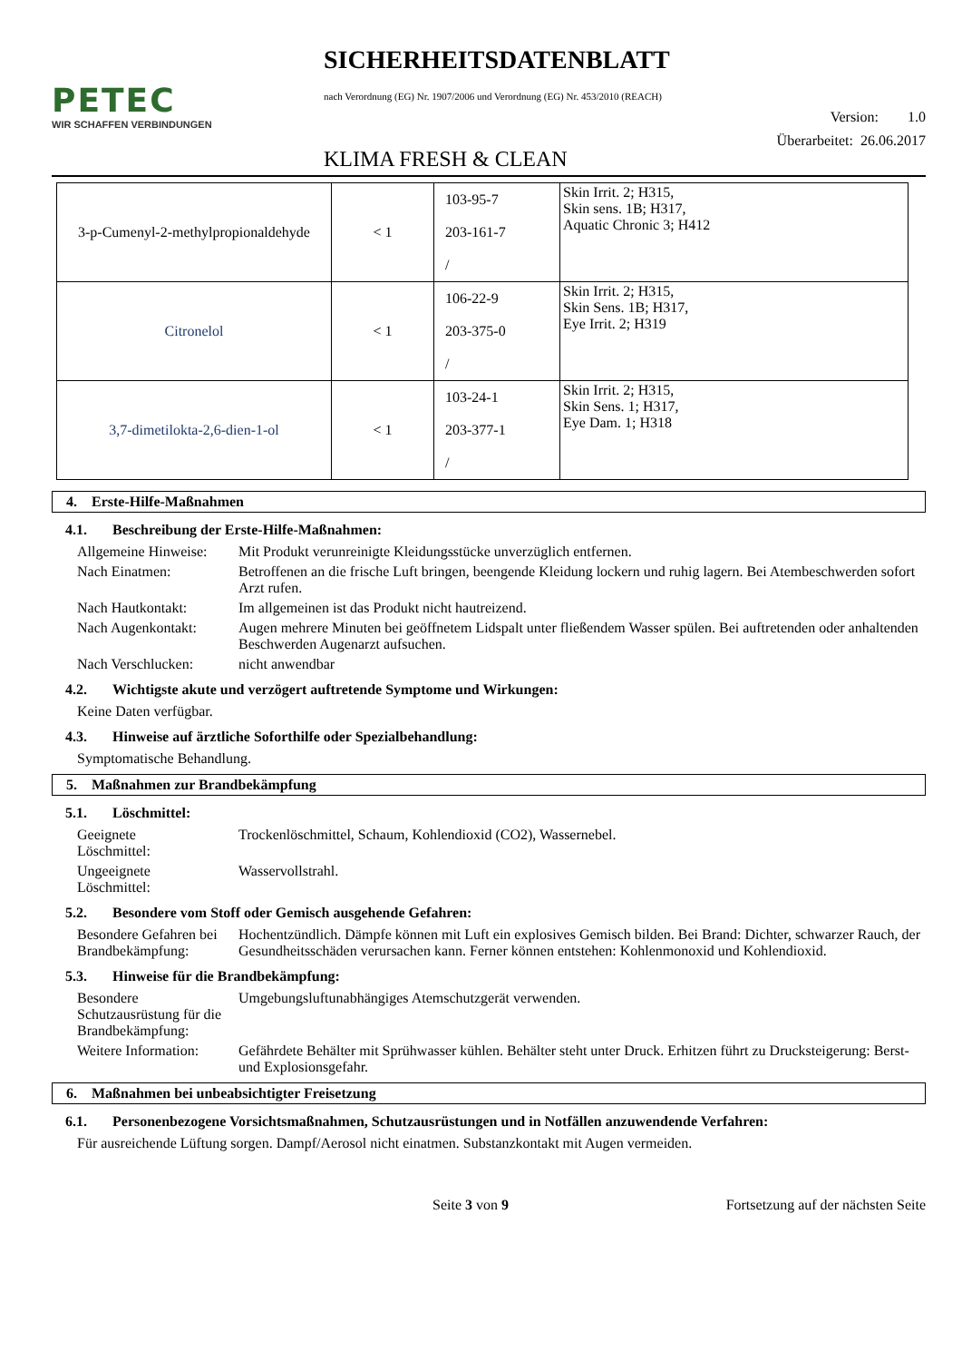PETEC
WIR SCHAFFEN VERBINDUNGEN
SICHERHEITSDATENBLATT
nach Verordnung (EG) Nr. 1907/2006 und Verordnung (EG) Nr. 453/2010 (REACH)
Version: 1.0
KLIMA FRESH & CLEAN Überarbeitet: 26.06.2017
| 3-p-Cumenyl-2-methylpropionaldehyde | < 1 | 103-95-7 203-161-7 / | Skin Irrit. 2; H315, Skin sens. 1B; H317, Aquatic Chronic 3; H412 |
| Citronelol | < 1 | 106-22-9 203-375-0 / | Skin Irrit. 2; H315, Skin Sens. 1B; H317, Eye Irrit. 2; H319 |
| 3,7-dimetilokta-2,6-dien-1-ol | < 1 | 103-24-1 203-377-1 / | Skin Irrit. 2; H315, Skin Sens. 1; H317, Eye Dam. 1; H318 |
4. Erste-Hilfe-Maßnahmen
4.1. Beschreibung der Erste-Hilfe-Maßnahmen:
Allgemeine Hinweise:
Mit Produkt verunreinigte Kleidungsstücke unverzüglich entfernen.
Nach Einatmen: Betroffenen an die frische Luft bringen, beengende Kleidung lockern und ruhig lagern. Bei Atembeschwerden sofort Arzt rufen.
Nach Hautkontakt: Im allgemeinen ist das Produkt nicht hautreizend.
Nach Augenkontakt: Augen mehrere Minuten bei geöffnetem Lidspalt unter fließendem Wasser spülen. Bei auftretenden oder anhaltenden Beschwerden Augenarzt aufsuchen.
Nach Verschlucken: nicht anwendbar
4.2. Wichtigste akute und verzögert auftretende Symptome und Wirkungen:
Keine Daten verfügbar.
4.3. Hinweise auf ärztliche Soforthilfe oder Spezialbehandlung:
Symptomatische Behandlung.
5. Maßnahmen zur Brandbekämpfung
5.1. Löschmittel:
Geeignete
Löschmittel:
Trockenlöschmittel, Schaum, Kohlendioxid (CO2), Wassernebel.
Ungeeignete
Löschmittel:
Wasservollstrahl.
5.2. Besondere vom Stoff oder Gemisch ausgehende Gefahren:
Besondere Gefahren bei Brandbekämpfung:
Hochentzündlich. Dämpfe können mit Luft ein explosives Gemisch bilden. Bei Brand: Dichter, schwarzer Rauch, der Gesundheitsschäden verursachen kann. Ferner können entstehen: Kohlenmonoxid und Kohlendioxid.
5.3. Hinweise für die Brandbekämpfung:
Besondere Schutzausrüstung für die Brandbekämpfung:
Umgebungsluftunabhängiges Atemschutzgerät verwenden.
Weitere Information:
Gefährdete Behälter mit Sprühwasser kühlen. Behälter steht unter Druck. Erhitzen führt zu Drucksteigerung: Berst- und Explosionsgefahr.
6. Maßnahmen bei unbeabsichtigter Freisetzung
6.1. Personenbezogene Vorsichtsmaßnahmen, Schutzausrüstungen und in Notfällen anzuwendende Verfahren:
Für ausreichende Lüftung sorgen. Dampf/Aerosol nicht einatmen. Substanzkontakt mit Augen vermeiden.
Seite 3 von 9 Fortsetzung auf der nächsten Seite